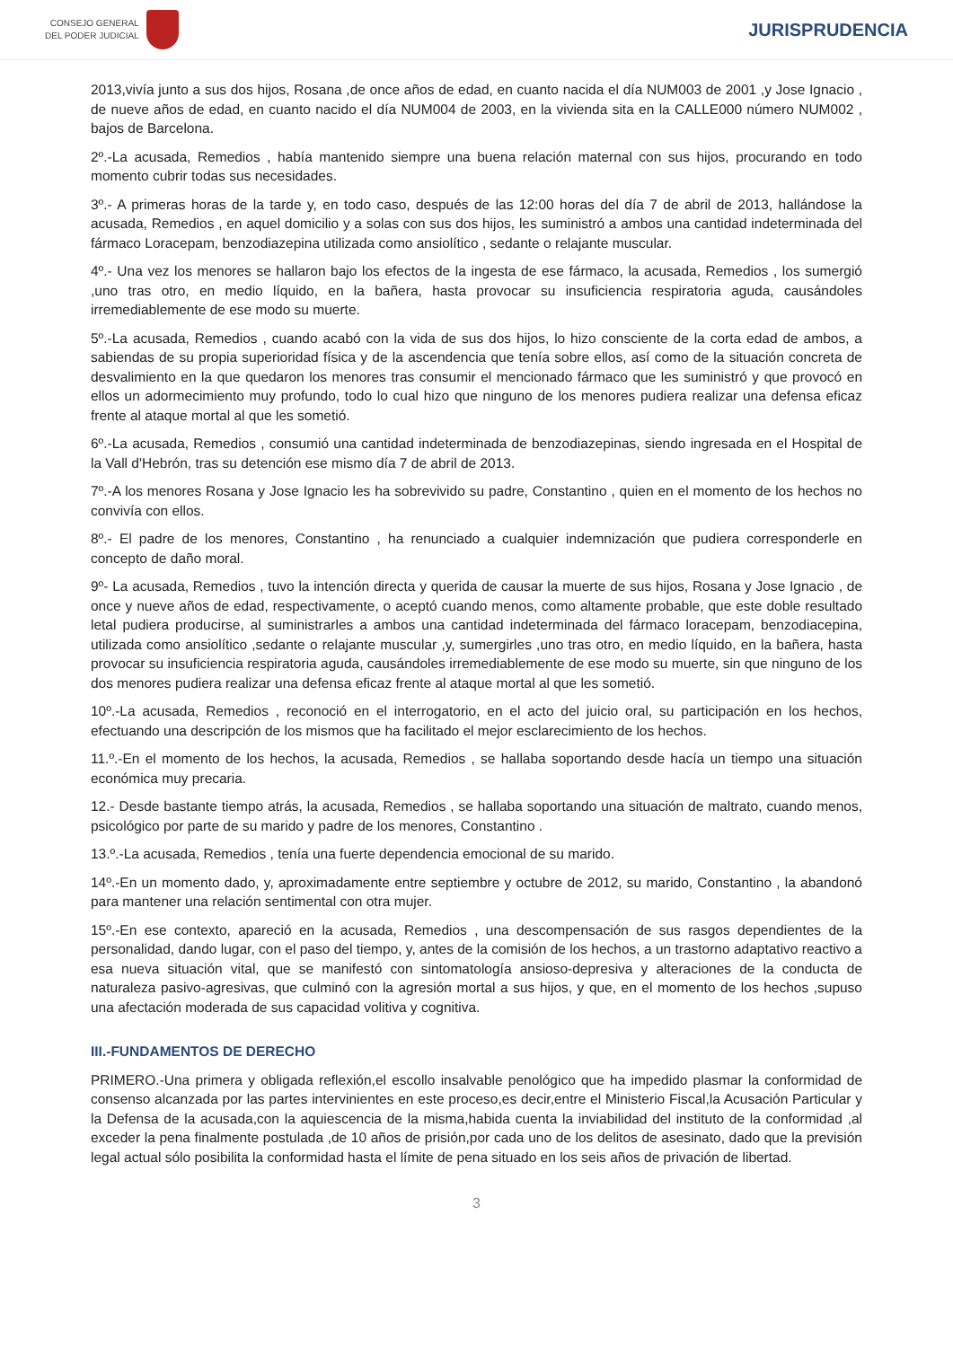CONSEJO GENERAL
DEL PODER JUDICIAL
JURISPRUDENCIA
2013,vivía junto a sus dos hijos, Rosana ,de once años de edad, en cuanto nacida el día NUM003 de 2001 ,y Jose Ignacio , de nueve años de edad, en cuanto nacido el día NUM004 de 2003, en la vivienda sita en la CALLE000 número NUM002 , bajos de Barcelona.
2º.-La acusada, Remedios , había mantenido siempre una buena relación maternal con sus hijos, procurando en todo momento cubrir todas sus necesidades.
3º.- A primeras horas de la tarde y, en todo caso, después de las 12:00 horas del día 7 de abril de 2013, hallándose la acusada, Remedios , en aquel domicilio y a solas con sus dos hijos, les suministró a ambos una cantidad indeterminada del fármaco Loracepam, benzodiazepina utilizada como ansiolítico , sedante o relajante muscular.
4º.- Una vez los menores se hallaron bajo los efectos de la ingesta de ese fármaco, la acusada, Remedios , los sumergió ,uno tras otro, en medio líquido, en la bañera, hasta provocar su insuficiencia respiratoria aguda, causándoles irremediablemente de ese modo su muerte.
5º.-La acusada, Remedios , cuando acabó con la vida de sus dos hijos, lo hizo consciente de la corta edad de ambos, a sabiendas de su propia superioridad física y de la ascendencia que tenía sobre ellos, así como de la situación concreta de desvalimiento en la que quedaron los menores tras consumir el mencionado fármaco que les suministró y que provocó en ellos un adormecimiento muy profundo, todo lo cual hizo que ninguno de los menores pudiera realizar una defensa eficaz frente al ataque mortal al que les sometió.
6º.-La acusada, Remedios , consumió una cantidad indeterminada de benzodiazepinas, siendo ingresada en el Hospital de la Vall d'Hebrón, tras su detención ese mismo día 7 de abril de 2013.
7º.-A los menores Rosana y Jose Ignacio les ha sobrevivido su padre, Constantino , quien en el momento de los hechos no convivía con ellos.
8º.- El padre de los menores, Constantino , ha renunciado a cualquier indemnización que pudiera corresponderle en concepto de daño moral.
9º- La acusada, Remedios , tuvo la intención directa y querida de causar la muerte de sus hijos, Rosana y Jose Ignacio , de once y nueve años de edad, respectivamente, o aceptó cuando menos, como altamente probable, que este doble resultado letal pudiera producirse, al suministrarles a ambos una cantidad indeterminada del fármaco loracepam, benzodiacepina, utilizada como ansiolítico ,sedante o relajante muscular ,y, sumergirles ,uno tras otro, en medio líquido, en la bañera, hasta provocar su insuficiencia respiratoria aguda, causándoles irremediablemente de ese modo su muerte, sin que ninguno de los dos menores pudiera realizar una defensa eficaz frente al ataque mortal al que les sometió.
10º.-La acusada, Remedios , reconoció en el interrogatorio, en el acto del juicio oral, su participación en los hechos, efectuando una descripción de los mismos que ha facilitado el mejor esclarecimiento de los hechos.
11.º.-En el momento de los hechos, la acusada, Remedios , se hallaba soportando desde hacía un tiempo una situación económica muy precaria.
12.- Desde bastante tiempo atrás, la acusada, Remedios , se hallaba soportando una situación de maltrato, cuando menos, psicológico por parte de su marido y padre de los menores, Constantino .
13.º.-La acusada, Remedios , tenía una fuerte dependencia emocional de su marido.
14º.-En un momento dado, y, aproximadamente entre septiembre y octubre de 2012, su marido, Constantino , la abandonó para mantener una relación sentimental con otra mujer.
15º.-En ese contexto, apareció en la acusada, Remedios , una descompensación de sus rasgos dependientes de la personalidad, dando lugar, con el paso del tiempo, y, antes de la comisión de los hechos, a un trastorno adaptativo reactivo a esa nueva situación vital, que se manifestó con sintomatología ansioso-depresiva y alteraciones de la conducta de naturaleza pasivo-agresivas, que culminó con la agresión mortal a sus hijos, y que, en el momento de los hechos ,supuso una afectación moderada de sus capacidad volitiva y cognitiva.
III.-FUNDAMENTOS DE DERECHO
PRIMERO.-Una primera y obligada reflexión,el escollo insalvable penológico que ha impedido plasmar la conformidad de consenso alcanzada por las partes intervinientes en este proceso,es decir,entre el Ministerio Fiscal,la Acusación Particular y la Defensa de la acusada,con la aquiescencia de la misma,habida cuenta la inviabilidad del instituto de la conformidad ,al exceder la pena finalmente postulada ,de 10 años de prisión,por cada uno de los delitos de asesinato, dado que la previsión legal actual sólo posibilita la conformidad hasta el límite de pena situado en los seis años de privación de libertad.
3